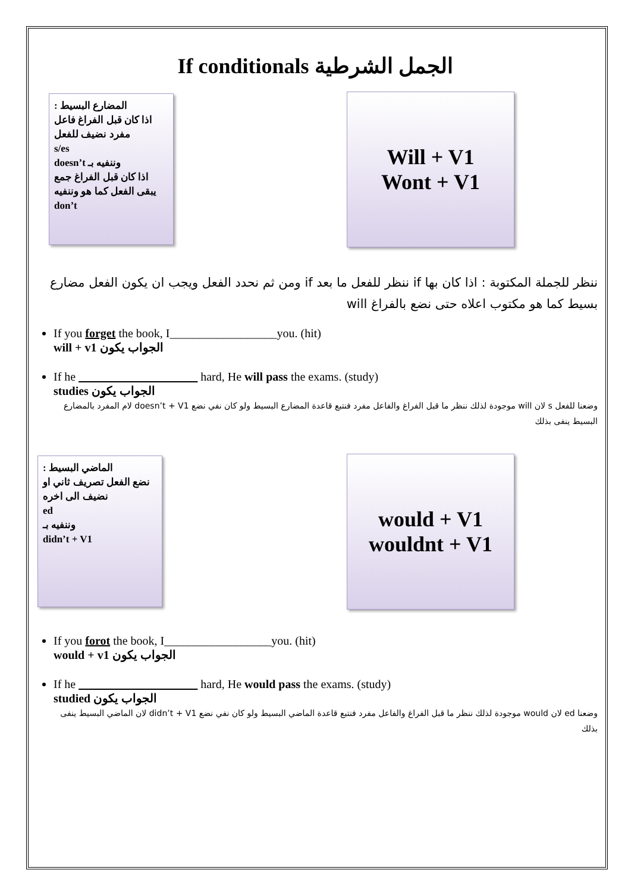If conditionals الجمل الشرطية
المضارع البسيط :
اذا كان قبل الفراغ فاعل مفرد نضيف للفعل
s/es
وننفيه بـ doesn’t
اذا كان قبل الفراغ جمع يبقى الفعل كما هو وننفيه
don’t
Will + V1
Wont + V1
ننظر للجملة المكتوبة : اذا كان بها if ننظر للفعل ما بعد if ومن ثم نحدد الفعل ويجب ان يكون الفعل مضارع بسيط كما هو مكتوب اعلاه حتى نضع بالفراغ will
If you forget the book, I__________________you. (hit)
will + v1 الجواب يكون
If he ____________________ hard, He will pass the exams. (study)
studies الجواب يكون
وضعنا للفعل s لان will موجودة لذلك ننظر ما قبل الفراغ والفاعل مفرد فنتبع قاعدة المضارع البسيط ولو كان نفي نضع doesn’t + V1 لام المفرد بالمضارع البسيط ينفى بذلك
الماضي البسيط :
نضع الفعل تصريف ثاني او نضيف الى اخره
ed
وننفيه بـ
didn’t + V1
would + V1
wouldnt + V1
If you forot the book, I__________________you. (hit)
would + v1 الجواب يكون
If he ____________________ hard, He would pass the exams. (study)
studied الجواب يكون
وضعنا ed لان would موجودة لذلك ننظر ما قبل الفراغ والفاعل مفرد فنتبع قاعدة الماضي البسيط ولو كان نفي نضع didn’t + V1 لان الماضي البسيط ينفى بذلك